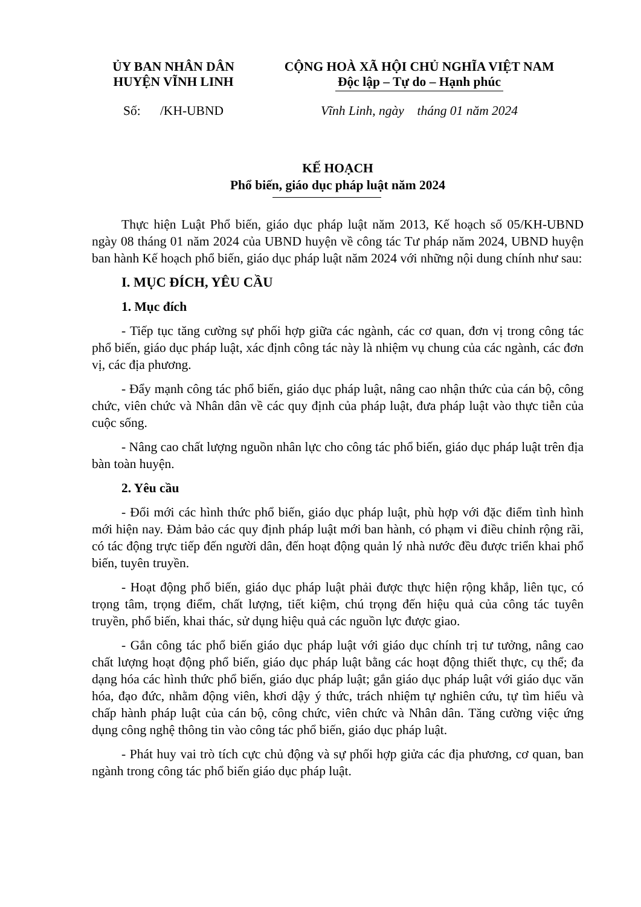ỦY BAN NHÂN DÂN
HUYỆN VĨNH LINH
CỘNG HOÀ XÃ HỘI CHỦ NGHĨA VIỆT NAM
Độc lập – Tự do – Hạnh phúc
Số: /KH-UBND Vĩnh Linh, ngày tháng 01 năm 2024
KẾ HOẠCH
Phổ biến, giáo dục pháp luật năm 2024
Thực hiện Luật Phổ biến, giáo dục pháp luật năm 2013, Kế hoạch số 05/KH-UBND ngày 08 tháng 01 năm 2024 của UBND huyện về công tác Tư pháp năm 2024, UBND huyện ban hành Kế hoạch phổ biến, giáo dục pháp luật năm 2024 với những nội dung chính như sau:
I. MỤC ĐÍCH, YÊU CẦU
1. Mục đích
- Tiếp tục tăng cường sự phối hợp giữa các ngành, các cơ quan, đơn vị trong công tác phổ biến, giáo dục pháp luật, xác định công tác này là nhiệm vụ chung của các ngành, các đơn vị, các địa phương.
- Đẩy mạnh công tác phổ biến, giáo dục pháp luật, nâng cao nhận thức của cán bộ, công chức, viên chức và Nhân dân về các quy định của pháp luật, đưa pháp luật vào thực tiễn của cuộc sống.
- Nâng cao chất lượng nguồn nhân lực cho công tác phổ biến, giáo dục pháp luật trên địa bàn toàn huyện.
2. Yêu cầu
- Đổi mới các hình thức phổ biến, giáo dục pháp luật, phù hợp với đặc điểm tình hình mới hiện nay. Đảm bảo các quy định pháp luật mới ban hành, có phạm vi điều chỉnh rộng rãi, có tác động trực tiếp đến người dân, đến hoạt động quản lý nhà nước đều được triển khai phổ biến, tuyên truyền.
- Hoạt động phổ biến, giáo dục pháp luật phải được thực hiện rộng khắp, liên tục, có trọng tâm, trọng điểm, chất lượng, tiết kiệm, chú trọng đến hiệu quả của công tác tuyên truyền, phổ biến, khai thác, sử dụng hiệu quả các nguồn lực được giao.
- Gắn công tác phổ biến giáo dục pháp luật với giáo dục chính trị tư tưởng, nâng cao chất lượng hoạt động phổ biến, giáo dục pháp luật bằng các hoạt động thiết thực, cụ thể; đa dạng hóa các hình thức phổ biến, giáo dục pháp luật; gắn giáo dục pháp luật với giáo dục văn hóa, đạo đức, nhằm động viên, khơi dậy ý thức, trách nhiệm tự nghiên cứu, tự tìm hiểu và chấp hành pháp luật của cán bộ, công chức, viên chức và Nhân dân. Tăng cường việc ứng dụng công nghệ thông tin vào công tác phổ biến, giáo dục pháp luật.
- Phát huy vai trò tích cực chủ động và sự phối hợp giửa các địa phương, cơ quan, ban ngành trong công tác phổ biến giáo dục pháp luật.